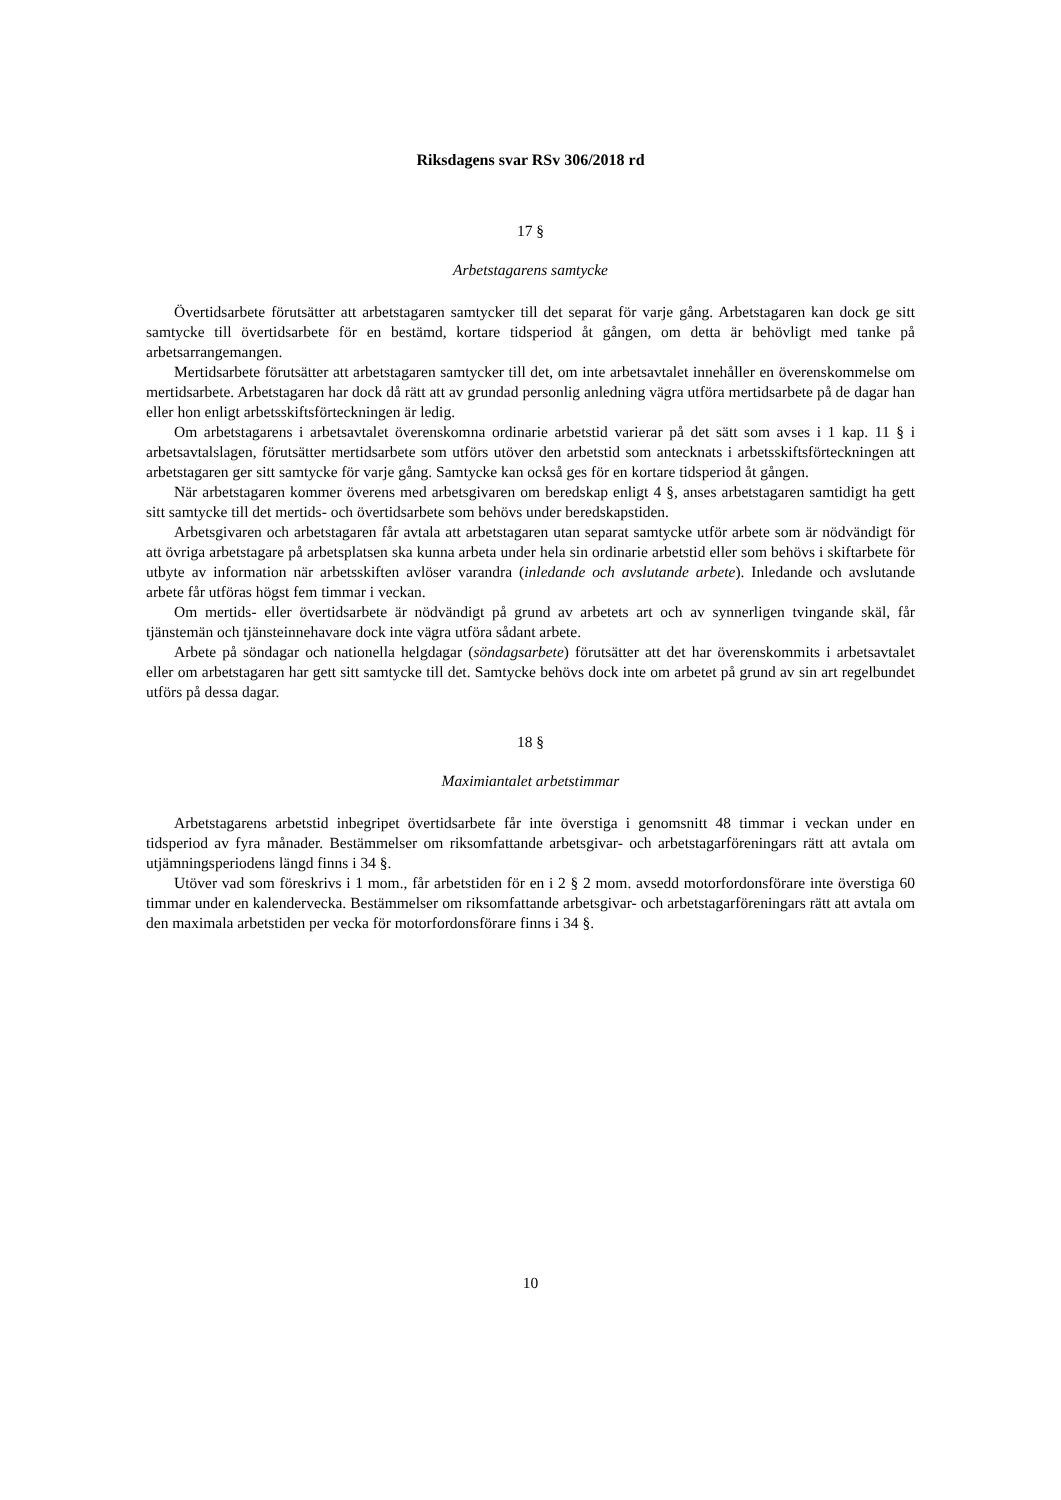Riksdagens svar RSv 306/2018 rd
17 §
Arbetstagarens samtycke
Övertidsarbete förutsätter att arbetstagaren samtycker till det separat för varje gång. Arbetstagaren kan dock ge sitt samtycke till övertidsarbete för en bestämd, kortare tidsperiod åt gången, om detta är behövligt med tanke på arbetsarrangemangen.
Mertidsarbete förutsätter att arbetstagaren samtycker till det, om inte arbetsavtalet innehåller en överenskommelse om mertidsarbete. Arbetstagaren har dock då rätt att av grundad personlig anledning vägra utföra mertidsarbete på de dagar han eller hon enligt arbetsskiftsförteckningen är ledig.
Om arbetstagarens i arbetsavtalet överenskomna ordinarie arbetstid varierar på det sätt som avses i 1 kap. 11 § i arbetsavtalslagen, förutsätter mertidsarbete som utförs utöver den arbetstid som antecknats i arbetsskiftsförteckningen att arbetstagaren ger sitt samtycke för varje gång. Samtycke kan också ges för en kortare tidsperiod åt gången.
När arbetstagaren kommer överens med arbetsgivaren om beredskap enligt 4 §, anses arbetstagaren samtidigt ha gett sitt samtycke till det mertids- och övertidsarbete som behövs under beredskapstiden.
Arbetsgivaren och arbetstagaren får avtala att arbetstagaren utan separat samtycke utför arbete som är nödvändigt för att övriga arbetstagare på arbetsplatsen ska kunna arbeta under hela sin ordinarie arbetstid eller som behövs i skiftarbete för utbyte av information när arbetsskiften avlöser varandra (inledande och avslutande arbete). Inledande och avslutande arbete får utföras högst fem timmar i veckan.
Om mertids- eller övertidsarbete är nödvändigt på grund av arbetets art och av synnerligen tvingande skäl, får tjänstemän och tjänsteinnehavare dock inte vägra utföra sådant arbete.
Arbete på söndagar och nationella helgdagar (söndagsarbete) förutsätter att det har överenskommits i arbetsavtalet eller om arbetstagaren har gett sitt samtycke till det. Samtycke behövs dock inte om arbetet på grund av sin art regelbundet utförs på dessa dagar.
18 §
Maximiantalet arbetstimmar
Arbetstagarens arbetstid inbegripet övertidsarbete får inte överstiga i genomsnitt 48 timmar i veckan under en tidsperiod av fyra månader. Bestämmelser om riksomfattande arbetsgivar- och arbetstagarföreningars rätt att avtala om utjämningsperiodens längd finns i 34 §.
Utöver vad som föreskrivs i 1 mom., får arbetstiden för en i 2 § 2 mom. avsedd motorfordonsförare inte överstiga 60 timmar under en kalendervecka. Bestämmelser om riksomfattande arbetsgivar- och arbetstagarföreningars rätt att avtala om den maximala arbetstiden per vecka för motorfordonsförare finns i 34 §.
10